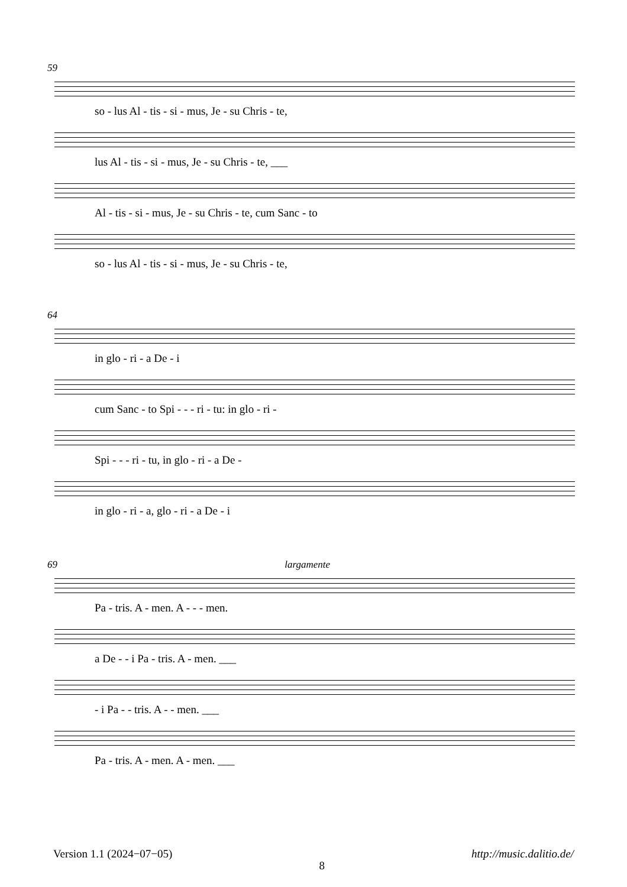59
so - lus Al - tis - si - mus, Je - su Chris - te,
lus Al - tis - si - mus, Je - su Chris - te, ___
Al - tis - si - mus, Je - su Chris - te, cum Sanc - to
so - lus Al - tis - si - mus, Je - su Chris - te,
64
in glo - ri - a De - i
cum Sanc - to Spi - - - ri - tu: in glo - ri -
Spi - - - ri - tu, in glo - ri - a De -
in glo - ri - a, glo - ri - a De - i
69 largamente
Pa - tris. A - men. A - - - men.
a De - - i Pa - tris. A - men. ___
- i Pa - - tris. A - - men. ___
Pa - tris. A - men. A - men. ___
Version 1.1 (2024−07−05) 8 http://music.dalitio.de/